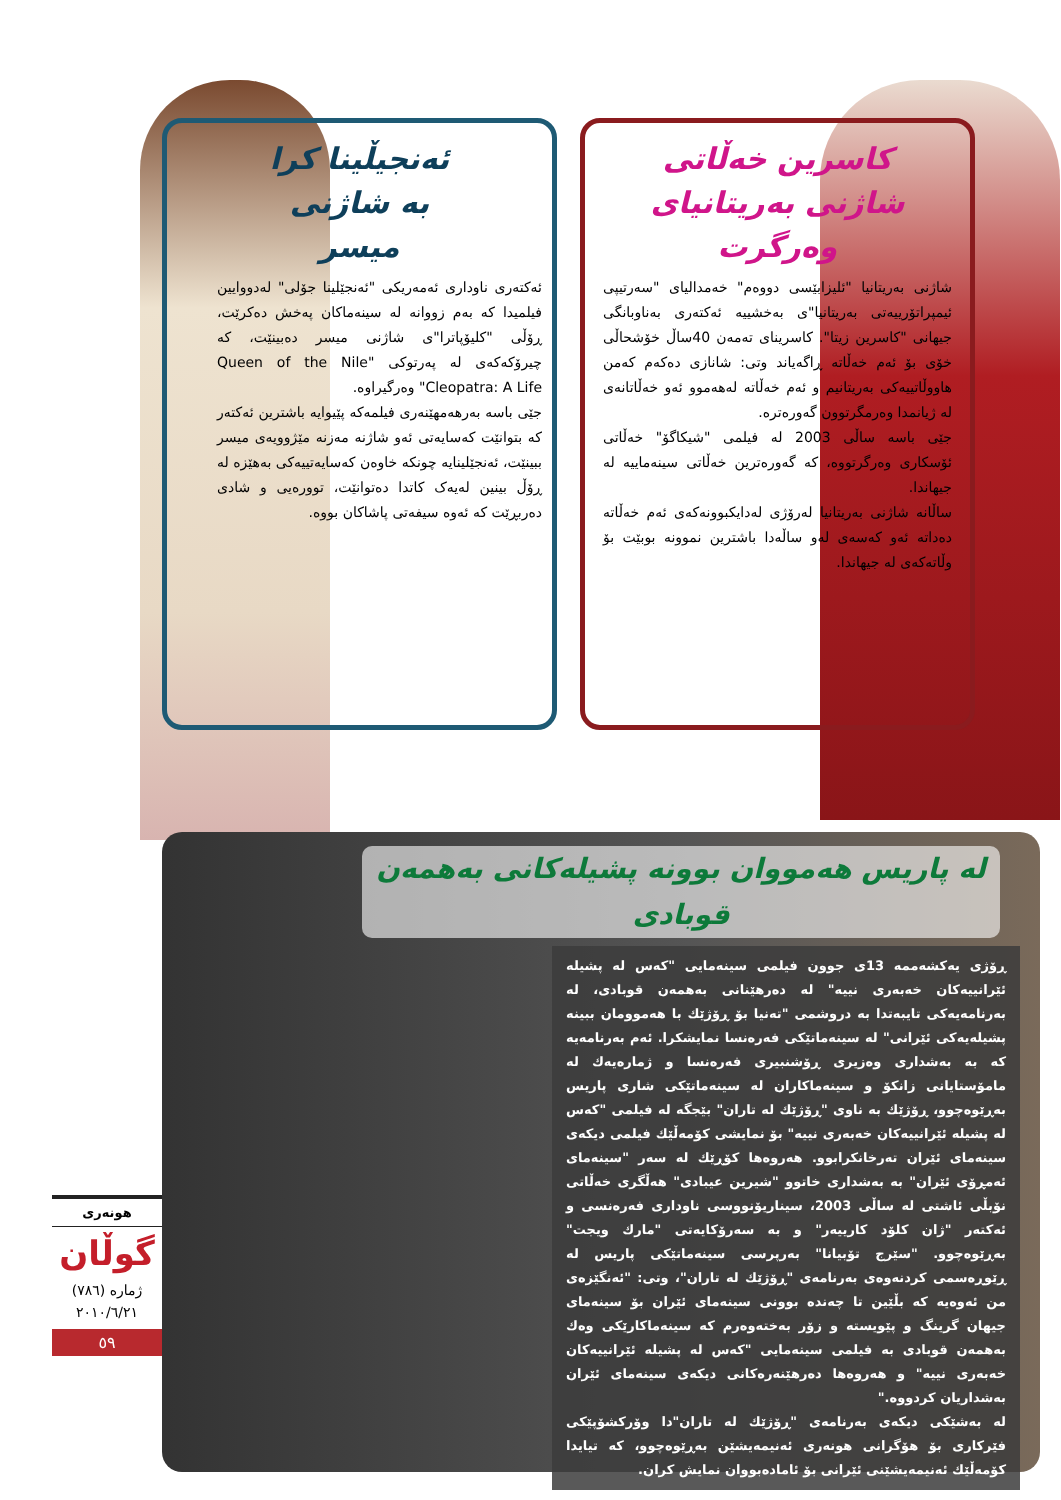ئەنجیڵینا کرا
بە شاژنی
میسر
ئەکتەری ناوداری ئەمەریکی "ئەنجێلینا جۆلی" لەدووایین فیلمیدا کە بەم زووانە لە سینەماکان پەخش دەکرێت، ڕۆڵی "کلیۆپاترا"ی شاژنی میسر دەبینێت، کە چیرۆکەکەی لە پەرتوکی "Queen of the Nile Cleopatra: A Life" وەرگیراوە.
جێی باسە بەرهەمهێنەری فیلمەکە پێیوایە باشترین ئەکتەر کە بتوانێت کەسایەتی ئەو شاژنە مەزنە مێژوویەی میسر ببینێت، ئەنجێلینایە چونکە خاوەن کەسایەتییەکی بەهێزە لە ڕۆڵ بینین لەیەک کاتدا دەتوانێت، توورەیی و شادی دەربڕێت کە ئەوە سیفەتی پاشاکان بووە.
کاسرین خەڵاتی
شاژنی بەریتانیای
وەرگرت
شاژنی بەریتانیا "ئلیزابێسی دووەم" خەمدالیای "سەرتیپی ئیمپراتۆرییەتی بەریتانیا"ی بەخشییە ئەکتەری بەناوبانگی جیهانی "کاسرین زیتا". کاسرینای تەمەن 40ساڵ خۆشحاڵی خۆی بۆ ئەم خەڵاتە ڕاگەیاند وتی: شانازی دەکەم کەمن هاووڵاتییەکی بەریتانیم و ئەم خەڵاتە لەهەموو ئەو خەڵاتانەی لە ژیانمدا وەرمگرتوون گەورەترە.
جێی باسە ساڵی 2003 لە فیلمی "شیکاگۆ" خەڵاتی ئۆسکاری وەرگرتووە، کە گەورەترین خەڵاتی سینەماییە لە جیهاندا.
ساڵانە شاژنی بەریتانیا لەرۆژی لەدایکبوونەکەی ئەم خەڵاتە دەداتە ئەو کەسەی لەو ساڵەدا باشترین نموونە بوبێت بۆ وڵاتەکەی لە جیهاندا.
لە پاریس هەمووان بوونە پشیلەکانی بەهمەن قوبادی
ڕۆژی یەکشەممە 13ی جوون فیلمی سینەمایی "کەس لە پشیلە ئێرانییەکان خەبەری نییە" لە دەرهێنانی بەهمەن قوبادی، لە بەرنامەیەکی تایبەتدا بە دروشمی "تەنیا بۆ ڕۆژێك با هەموومان ببینە پشیلەیەکی ئێرانی" لە سینەماتێکی فەرەنسا نمایشکرا. ئەم بەرنامەیە کە بە بەشداری وەزیری ڕۆشنبیری فەرەنسا و ژمارەیەك لە مامۆستایانی زانکۆ و سینەماکاران لە سینەماتێکی شاری پاریس بەڕێوەچوو، ڕۆژێك بە ناوی "ڕۆژێك لە تاران" بێجگە لە فیلمی "کەس لە پشیلە ئێرانییەکان خەبەری نییە" بۆ نمایشی کۆمەڵێك فیلمی دیکەی سینەمای ئێران تەرخانکرابوو. هەروەها کۆڕێك لە سەر "سینەمای ئەمڕۆی ئێران" بە بەشداری خاتوو "شیرین عیبادی" هەڵگری خەڵاتی نۆبڵی ئاشتی لە ساڵی 2003، سیناریۆنووسی ناوداری فەرەنسی و ئەکتەر "ژان کلۆد کارییەر" و بە سەرۆکایەتی "مارك ویجت" بەڕێوەچوو. "سێرج تۆبیانا" بەرپرسی سینەماتێکی پاریس لە ڕێوڕەسمی کردنەوەی بەرنامەی "ڕۆژێك لە تاران"، وتی: "ئەنگێزەی من ئەوەیە کە بڵێین تا چەندە بوونی سینەمای ئێران بۆ سینەمای جیهان گرینگ و پێویستە و زۆر بەختەوەرم کە سینەماکارێکی وەك بەهمەن قوبادی بە فیلمی سینەمایی "کەس لە پشیلە ئێرانییەکان خەبەری نییە" و هەروەها دەرهێنەرەکانی دیکەی سینەمای ئێران بەشداریان کردووە."
لە بەشێکی دیکەی بەرنامەی "ڕۆژێك لە تاران"دا وۆرکشۆپێکی فێرکاری بۆ هۆگرانی هونەری ئەنیمەیشێن بەڕێوەچوو، کە تیایدا کۆمەڵێك ئەنیمەیشێنی ئێرانی بۆ ئامادەبووان نمایش کران.
هونەری
گوڵان
ژمارە (٧٨٦)
٢٠١٠/٦/٢١
٥٩